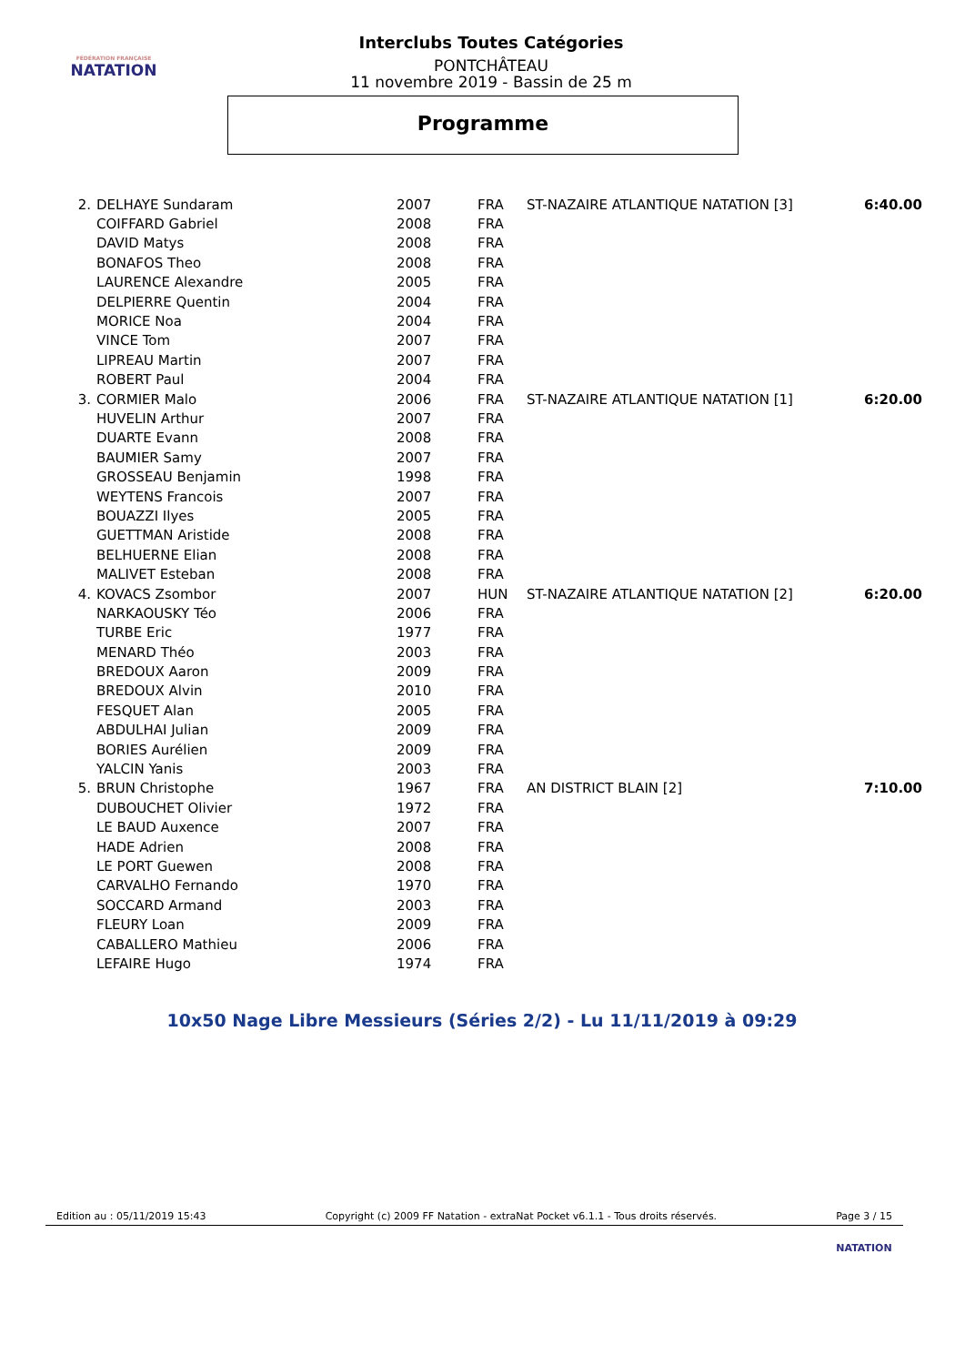FÉDÉRATION FRANÇAISE
NATATION
Interclubs Toutes Catégories
PONTCHÂTEAU
11 novembre 2019 - Bassin de 25 m
Programme
| 2. | DELHAYE Sundaram | 2007 | FRA | ST-NAZAIRE ATLANTIQUE NATATION [3] | 6:40.00 |
| | COIFFARD Gabriel | 2008 | FRA | | |
| | DAVID Matys | 2008 | FRA | | |
| | BONAFOS Theo | 2008 | FRA | | |
| | LAURENCE Alexandre | 2005 | FRA | | |
| | DELPIERRE Quentin | 2004 | FRA | | |
| | MORICE Noa | 2004 | FRA | | |
| | VINCE Tom | 2007 | FRA | | |
| | LIPREAU Martin | 2007 | FRA | | |
| | ROBERT Paul | 2004 | FRA | | |
| 3. | CORMIER Malo | 2006 | FRA | ST-NAZAIRE ATLANTIQUE NATATION [1] | 6:20.00 |
| | HUVELIN Arthur | 2007 | FRA | | |
| | DUARTE Evann | 2008 | FRA | | |
| | BAUMIER Samy | 2007 | FRA | | |
| | GROSSEAU Benjamin | 1998 | FRA | | |
| | WEYTENS Francois | 2007 | FRA | | |
| | BOUAZZI Ilyes | 2005 | FRA | | |
| | GUETTMAN Aristide | 2008 | FRA | | |
| | BELHUERNE Elian | 2008 | FRA | | |
| | MALIVET Esteban | 2008 | FRA | | |
| 4. | KOVACS Zsombor | 2007 | HUN | ST-NAZAIRE ATLANTIQUE NATATION [2] | 6:20.00 |
| | NARKAOUSKY Téo | 2006 | FRA | | |
| | TURBE Eric | 1977 | FRA | | |
| | MENARD Théo | 2003 | FRA | | |
| | BREDOUX Aaron | 2009 | FRA | | |
| | BREDOUX Alvin | 2010 | FRA | | |
| | FESQUET Alan | 2005 | FRA | | |
| | ABDULHAI Julian | 2009 | FRA | | |
| | BORIES Aurélien | 2009 | FRA | | |
| | YALCIN Yanis | 2003 | FRA | | |
| 5. | BRUN Christophe | 1967 | FRA | AN DISTRICT BLAIN [2] | 7:10.00 |
| | DUBOUCHET Olivier | 1972 | FRA | | |
| | LE BAUD Auxence | 2007 | FRA | | |
| | HADE Adrien | 2008 | FRA | | |
| | LE PORT Guewen | 2008 | FRA | | |
| | CARVALHO Fernando | 1970 | FRA | | |
| | SOCCARD Armand | 2003 | FRA | | |
| | FLEURY Loan | 2009 | FRA | | |
| | CABALLERO Mathieu | 2006 | FRA | | |
| | LEFAIRE Hugo | 1974 | FRA | | |
10x50 Nage Libre Messieurs (Séries 2/2) - Lu 11/11/2019 à 09:29
Edition au : 05/11/2019 15:43 Copyright (c) 2009 FF Natation - extraNat Pocket v6.1.1 - Tous droits réservés. Page 3 / 15
NATATION